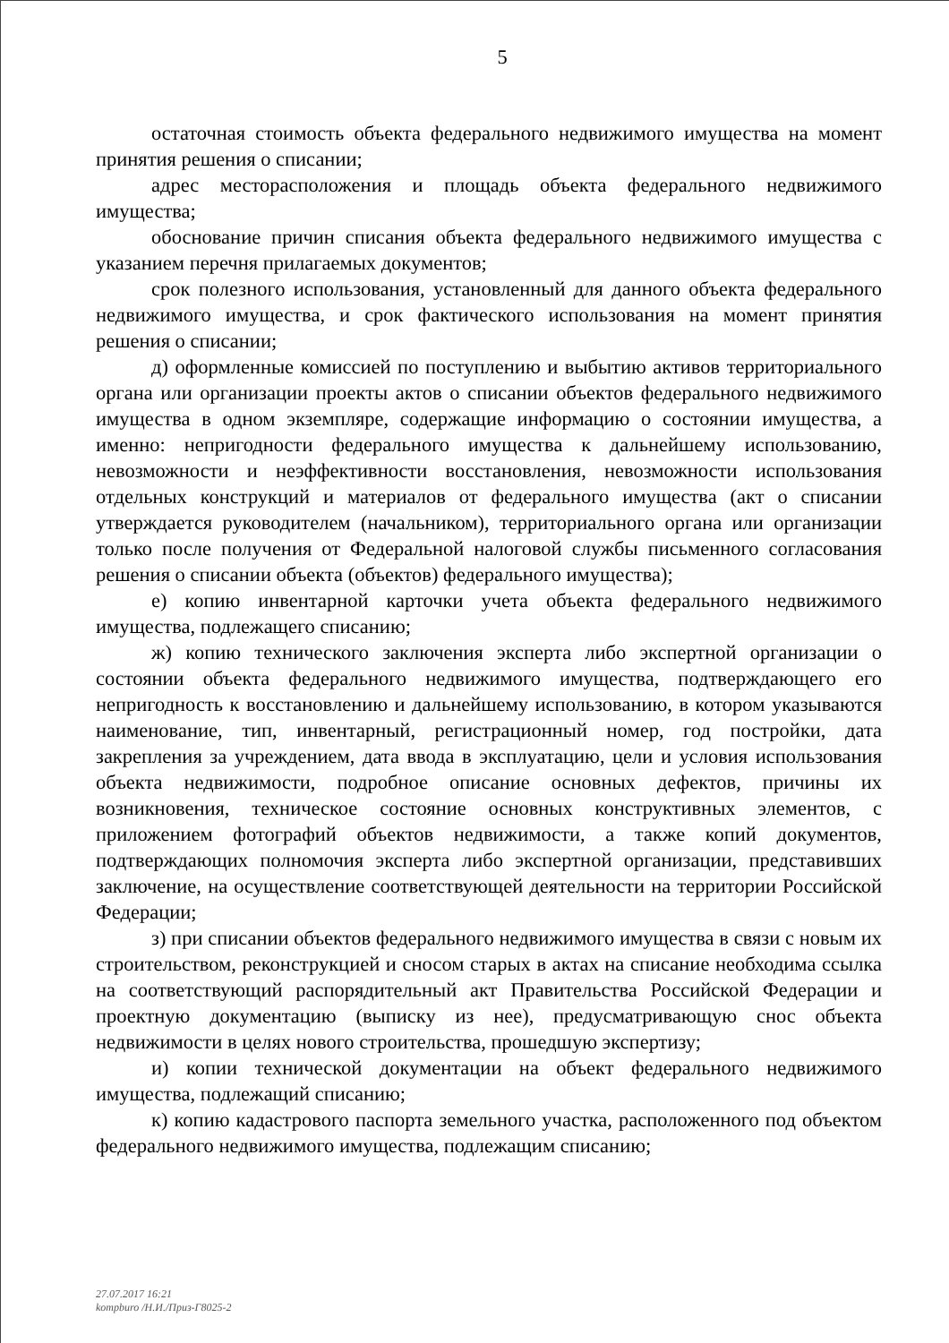5
остаточная стоимость объекта федерального недвижимого имущества на момент принятия решения о списании;
адрес месторасположения и площадь объекта федерального недвижимого имущества;
обоснование причин списания объекта федерального недвижимого имущества с указанием перечня прилагаемых документов;
срок полезного использования, установленный для данного объекта федерального недвижимого имущества, и срок фактического использования на момент принятия решения о списании;
д) оформленные комиссией по поступлению и выбытию активов территориального органа или организации проекты актов о списании объектов федерального недвижимого имущества в одном экземпляре, содержащие информацию о состоянии имущества, а именно: непригодности федерального имущества к дальнейшему использованию, невозможности и неэффективности восстановления, невозможности использования отдельных конструкций и материалов от федерального имущества (акт о списании утверждается руководителем (начальником), территориального органа или организации только после получения от Федеральной налоговой службы письменного согласования решения о списании объекта (объектов) федерального имущества);
е) копию инвентарной карточки учета объекта федерального недвижимого имущества, подлежащего списанию;
ж) копию технического заключения эксперта либо экспертной организации о состоянии объекта федерального недвижимого имущества, подтверждающего его непригодность к восстановлению и дальнейшему использованию, в котором указываются наименование, тип, инвентарный, регистрационный номер, год постройки, дата закрепления за учреждением, дата ввода в эксплуатацию, цели и условия использования объекта недвижимости, подробное описание основных дефектов, причины их возникновения, техническое состояние основных конструктивных элементов, с приложением фотографий объектов недвижимости, а также копий документов, подтверждающих полномочия эксперта либо экспертной организации, представивших заключение, на осуществление соответствующей деятельности на территории Российской Федерации;
з) при списании объектов федерального недвижимого имущества в связи с новым их строительством, реконструкцией и сносом старых в актах на списание необходима ссылка на соответствующий распорядительный акт Правительства Российской Федерации и проектную документацию (выписку из нее), предусматривающую снос объекта недвижимости в целях нового строительства, прошедшую экспертизу;
и) копии технической документации на объект федерального недвижимого имущества, подлежащий списанию;
к) копию кадастрового паспорта земельного участка, расположенного под объектом федерального недвижимого имущества, подлежащим списанию;
27.07.2017 16:21
kompburo /Н.И./Приз-Г8025-2